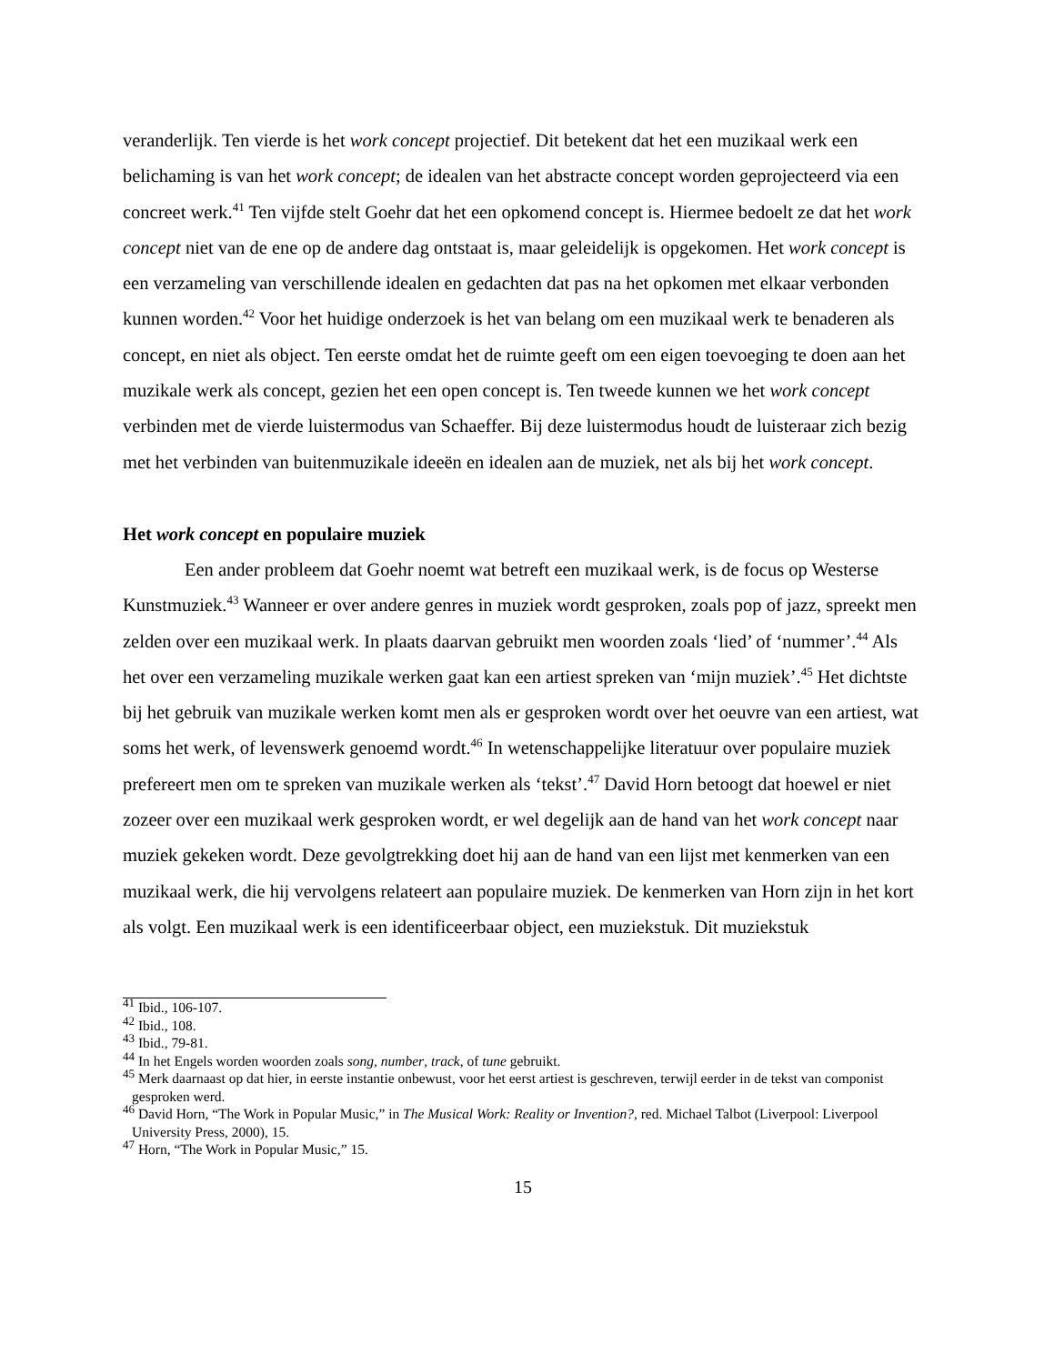veranderlijk. Ten vierde is het work concept projectief. Dit betekent dat het een muzikaal werk een belichaming is van het work concept; de idealen van het abstracte concept worden geprojecteerd via een concreet werk.<sup>41</sup> Ten vijfde stelt Goehr dat het een opkomend concept is. Hiermee bedoelt ze dat het work concept niet van de ene op de andere dag ontstaat is, maar geleidelijk is opgekomen. Het work concept is een verzameling van verschillende idealen en gedachten dat pas na het opkomen met elkaar verbonden kunnen worden.<sup>42</sup> Voor het huidige onderzoek is het van belang om een muzikaal werk te benaderen als concept, en niet als object. Ten eerste omdat het de ruimte geeft om een eigen toevoeging te doen aan het muzikale werk als concept, gezien het een open concept is. Ten tweede kunnen we het work concept verbinden met de vierde luistermodus van Schaeffer. Bij deze luistermodus houdt de luisteraar zich bezig met het verbinden van buitenmuzikale ideeën en idealen aan de muziek, net als bij het work concept.
Het work concept en populaire muziek
Een ander probleem dat Goehr noemt wat betreft een muzikaal werk, is de focus op Westerse Kunstmuziek.<sup>43</sup> Wanneer er over andere genres in muziek wordt gesproken, zoals pop of jazz, spreekt men zelden over een muzikaal werk. In plaats daarvan gebruikt men woorden zoals ‘lied’ of ‘nummer’.<sup>44</sup> Als het over een verzameling muzikale werken gaat kan een artiest spreken van ‘mijn muziek’.<sup>45</sup> Het dichtste bij het gebruik van muzikale werken komt men als er gesproken wordt over het oeuvre van een artiest, wat soms het werk, of levenswerk genoemd wordt.<sup>46</sup> In wetenschappelijke literatuur over populaire muziek prefereert men om te spreken van muzikale werken als ‘tekst’.<sup>47</sup> David Horn betoogt dat hoewel er niet zozeer over een muzikaal werk gesproken wordt, er wel degelijk aan de hand van het work concept naar muziek gekeken wordt. Deze gevolgtrekking doet hij aan de hand van een lijst met kenmerken van een muzikaal werk, die hij vervolgens relateert aan populaire muziek. De kenmerken van Horn zijn in het kort als volgt. Een muzikaal werk is een identificeerbaar object, een muziekstuk. Dit muziekstuk
<sup>41</sup> Ibid., 106-107.
<sup>42</sup> Ibid., 108.
<sup>43</sup> Ibid., 79-81.
<sup>44</sup> In het Engels worden woorden zoals song, number, track, of tune gebruikt.
<sup>45</sup> Merk daarnaast op dat hier, in eerste instantie onbewust, voor het eerst artiest is geschreven, terwijl eerder in de tekst van componist gesproken werd.
<sup>46</sup> David Horn, “The Work in Popular Music,” in The Musical Work: Reality or Invention?, red. Michael Talbot (Liverpool: Liverpool University Press, 2000), 15.
<sup>47</sup> Horn, “The Work in Popular Music,” 15.
15